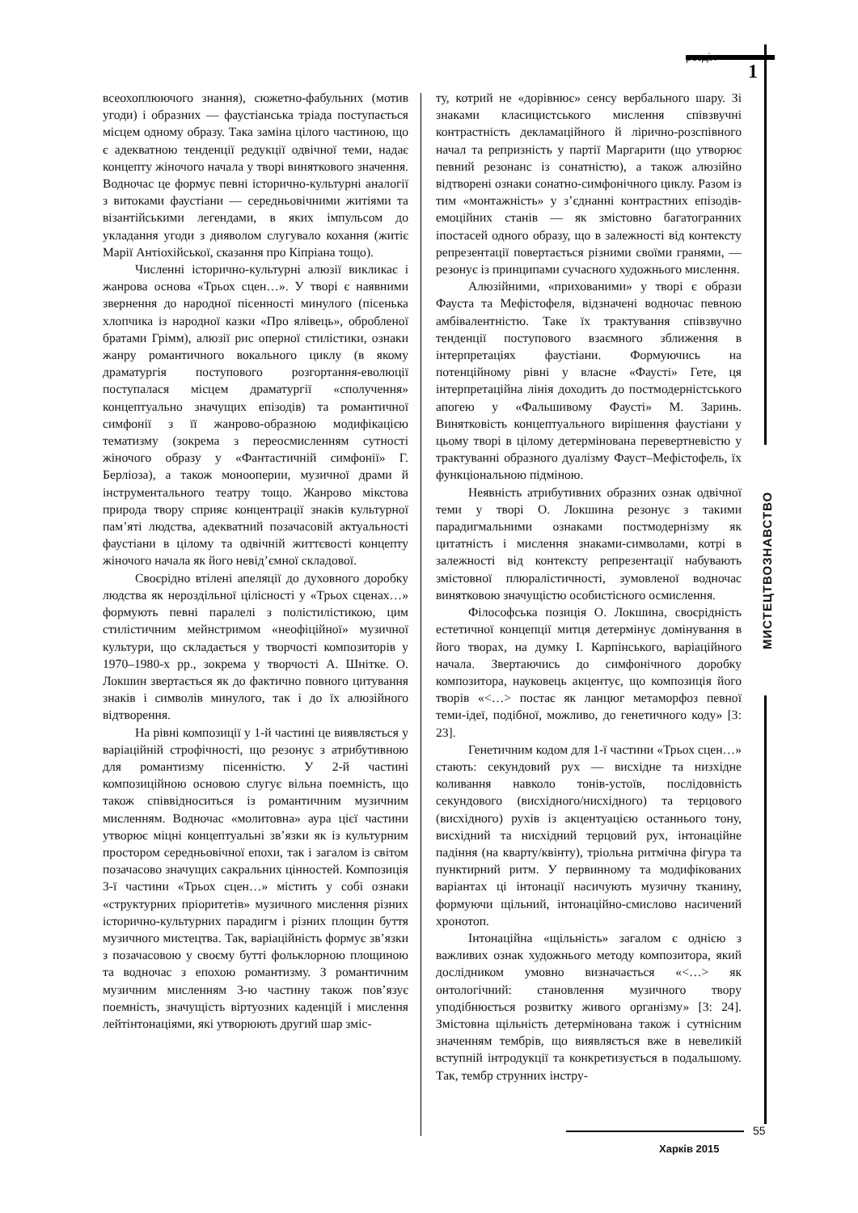розділ
1
всеохоплюючого знання), сюжетно-фабульних (мотив угоди) і образних — фаустіанська тріада поступається місцем одному образу. Така заміна цілого частиною, що є адекватною тенденції редукції одвічної теми, надає концепту жіночого начала у творі виняткового значення. Водночас це формує певні історично-культурні аналогії з витоками фаустіани — середньовічними житіями та візантійськими легендами, в яких імпульсом до укладання угоди з дияволом слугувало кохання (житіє Марії Антіохійської, сказання про Кіпріана тощо).
Численні історично-культурні алюзії викликає і жанрова основа «Трьох сцен…». У творі є наявними звернення до народної пісенності минулого (пісенька хлопчика із народної казки «Про ялівець», обробленої братами Грімм), алюзії рис оперної стилістики, ознаки жанру романтичного вокального циклу (в якому драматургія поступового розгортання-еволюції поступалася місцем драматургії «сполучення» концептуально значущих епізодів) та романтичної симфонії з її жанрово-образною модифікацією тематизму (зокрема з переосмисленням сутності жіночого образу у «Фантастичній симфонії» Г. Берліоза), а також монооперии, музичної драми й інструментального театру тощо. Жанрово міксто­ва природа твору сприяє концентрації знаків культурної пам’яті людства, адекватний позачасовій актуальності фаустіани в цілому та одвічній життєвості концепту жіночого начала як його невід’ємної складової.
Своєрідно втілені апеляції до духовного доробку людства як нероздільної цілісності у «Трьох сценах…» формують певні паралелі з полістилістикою, цим стилістичним мейнстримом «неофіційної» музичної культури, що складається у творчості композиторів у 1970–1980-х рр., зокрема у творчості А. Шнітке. О. Локшин звертається як до фактично повного цитування знаків і символів минулого, так і до їх алюзійного відтворення.
На рівні композиції у 1-й частині це виявляється у варіаційній строфічності, що резонує з атрибутивною для романтизму пісенністю. У 2-й частині композиційною основою слугує вільна поемність, що також співвідноситься із романтичним музичним мисленням. Водночас «молитовна» аура цієї частини утворює міцні концептуальні зв’язки як із культурним простором середньовічної епохи, так і загалом із світом позачасово значущих сакральних цінностей. Композиція 3-ї частини «Трьох сцен…» містить у собі ознаки «структурних пріоритетів» музичного мислення різних історично-культурних парадигм і різних площин буття музичного мистецтва. Так, варіаційність формує зв’язки з позачасовою у своєму бутті фольклорною площиною та водночас з епохою романтизму. З романтичним музичним мисленням 3-ю частину також пов’язує поемність, значущість віртуозних каденцій і мислення лейтінтонаціями, які утворюють другий шар зміс-
ту, котрий не «дорівнює» сенсу вербального шару. Зі знаками класицистського мислення співзвучні контрастність декламаційного й лірично-розспівного начал та репризність у партії Маргарити (що утворює певний резонанс із сонатністю), а також алюзійно відтворені ознаки сонатно-симфонічного циклу. Разом із тим «монтажність» у з’єднанні контрастних епізодів-емоційних станів — як змістовно багатогранних іпостасей одного образу, що в залежності від контексту репрезентації повертається різними своїми гранями, — резонує із принципами сучасного художнього мислення.
Алюзійними, «прихованими» у творі є образи Фауста та Мефістофеля, відзначені водночас певною амбівалентністю. Таке їх трактування співзвучно тенденції поступового взаємного зближення в інтерпретаціях фаустіани. Формуючись на потенційному рівні у власне «Фаусті» Гете, ця інтерпретаційна лінія доходить до постмодерністського апогею у «Фальшивому Фаусті» М. Заринь. Винятковість концептуального вирішення фаустіани у цьому творі в цілому детермінована перевертневістю у трактуванні образного дуалізму Фауст–Мефістофель, їх функціональною підміною.
Неявність атрибутивних образних ознак одвічної теми у творі О. Локшина резонує з такими парадигмальними ознаками постмодернізму як цитатність і мислення знаками-символами, котрі в залежності від контексту репрезентації набувають змістовної плюралістичності, зумовленої водночас винятковою значущістю особистісного осмислення.
Філософська позиція О. Локшина, своєрідність естетичної концепції митця детермінує домінування в його творах, на думку І. Карпінського, варіаційного начала. Звертаючись до симфонічного доробку композитора, науковець акцентує, що композиція його творів «<…> постає як ланцюг метаморфоз певної теми-ідеї, подібної, можливо, до генетичного коду» [3: 23].
Генетичним кодом для 1-ї частини «Трьох сцен…» стають: секундовий рух — висхідне та низхідне коливання навколо тонів-устоїв, послідовність секундового (висхідного/нисхідного) та терцового (висхідного) рухів із акцентуацією останнього тону, висхідний та нисхідний терцовий рух, інтонаційне падіння (на кварту/квінту), тріольна ритмічна фігура та пунктирний ритм. У первинному та модифікованих варіантах ці інтонації насичують музичну тканину, формуючи щільний, інтонаційно-смислово насичений хронотоп.
Інтонаційна «щільність» загалом є однією з важливих ознак художнього методу композитора, який дослідником умовно визначається «<…> як онтологічний: становлення музичного твору уподібнюється розвитку живого організму» [3: 24]. Змістовна щільність детермінована також і сутнісним значенням тембрів, що виявляється вже в невеликій вступній інтродукції та конкретизується в подальшому. Так, тембр струнних інстру-
МИСТЕЦТВОЗНАВСТВО
Харків 2015
55